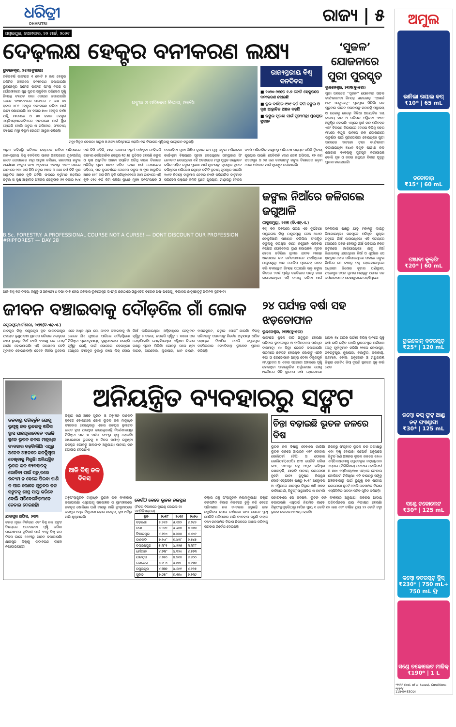ଧରିତ୍ରୀ
DHARITRI
ରାଜ୍ୟ | ୫
ସମ୍ବଲପୁର, ସୋମବାର, ୨୨ ମାର୍ଚ୍ଚ, ୨୦୨୧
ଦେଢ଼ଲକ୍ଷ ହେକ୍ଟର ବନୀକରଣ ଲକ୍ଷ୍ୟ
ଭୁବନେଶ୍ୱର, ୨୧।୩(ବ୍ୟୁରୋ)
ଚଳିତବର୍ଷ ରାଜ୍ୟରେ ୧ କୋଟି ୭ ଲକ୍ଷ ହେକ୍ଟର ପରିମିତ ଅଞ୍ଚଳରେ ବନୀକରଣ କରାଯାଇଛି। ଭୁବନେଶ୍ୱର ସମେତ ରାଜ୍ୟର ସମସ୍ତ ନଗର ଓ ପୌରାଞ୍ଚଳରେ ସ୍ୱଚ୍ଛ ସୁନ୍ଦର ସବୁଜିମା ପରିବେଶ ସୃଷ୍ଟି ନିମନ୍ତେ ବ୍ୟାପକ ଚାରା ରୋପଣ କରାଯାଇଛି। ତେବେ ୨୦୨୧-୨୨ରେ ରାଜ୍ୟରେ ୧ ଲକ୍ଷ ୫୦ ହଜାର ୪୮୧ ହେକ୍ଟର ବନୀକରଣ କରିବା ପାଇଁ ଲକ୍ଷ୍ୟ ରଖାଯାଇଛି। ୪୪ ହଜାର ୫୦୦ ହେକ୍ଟର କାମ୍ପା ପାଣ୍ଠି ମାଧ୍ୟମରେ ଓ ୫୦ ହଜାର ହେକ୍ଟର ଏମ୍‌ଜିଏନ୍‌ଆରଇଜିଏରେ ବନୀକରଣ ପାଇଁ ସ୍ଥିର ହୋଇଛି ବୋଲି ଜଙ୍ଗଲ ଓ ପରିବେଶ, ସଂସଦୀୟ ବ୍ୟାପାର ମନ୍ତ୍ରୀ ବିକ୍ରମ କେଶରୀ ଆରୁଖ କହିଛନ୍ତି।
ଜଙ୍ଗଲ ଓ ପରିବେଶ ବିଭାଗ, ଓଡ଼ିଶା
ମନ୍ତ୍ରୀ ବିକ୍ରମ କେଶରୀ ଆରୁଖ ଓ ଅନ୍ୟ ଅତିଥିମାନେ ଓଡ଼ିଶା ବନ ବିଭାଗର ପୁସ୍ତିକାକୁ ଉନ୍ମୋଚନ କରୁଛନ୍ତି।
ରାଜ୍ୟସ୍ତରୀୟ ବିଶ୍ୱ ବନଦିବସ
■ ୨୦୨୦-୨୧ରେ ୧.୭ କୋଟି ହେକ୍ଟରରେ ବନୀକରଣ ହୋଇଛି
■ ଦୁଇ ବର୍ଷରେ ୯୨୯ ବର୍ଗ କିମି ଜଙ୍ଗଲ ଓ ବୃକ୍ଷ ଆଚ୍ଛାଦିତ ଅଞ୍ଚଳ ବଢ଼ିଛି
■ ଜଙ୍ଗଲ ସୁରକ୍ଷା ପାଇଁ ମୁଖ୍ୟମନ୍ତ୍ରୀ ପୁରସ୍କାର ପ୍ରଦାନ
ଆରୁଖ କହିଛନ୍ତି। ରବିବାର ଜୟଦେବ ବାଟିକା ପରିସରରେ ରାଜ୍ୟସ୍ତରୀୟ ବିଶ୍ୱ ବନଦିବସ ପାଳନ ଅବସରରେ ମୁଖ୍ୟଅତିଥି ଭାବେ ଯୋଗଦେଇ ମନ୍ତ୍ରୀ ଆରୁଖ କହିଲେ, ଭାରତୀୟ ଜଙ୍ଗଲ ସର୍ଭେକ୍ଷଣ ସଂସ୍ଥାର ତଥ୍ୟ ଅନୁସାରେ ୨୦୧୭ରୁ ୨୦୧୯ ମଧ୍ୟରେ ରାଜ୍ୟରେ ୨୭୪ ବର୍ଗ କିମି ଜଙ୍ଗଲ ଅଞ୍ଚଳ ଓ ୬୫୫ ବର୍ଗ କିମି ବୃକ୍ଷ ଆଚ୍ଛାଦିତ ଅଞ୍ଚଳ ବୃଦ୍ଧି ଘଟିଛି। ଫଳରେ ବର୍ତ୍ତମାନ ଓଡ଼ିଶାର ଜଙ୍ଗଲ ଓ ବୃକ୍ଷ ଆଚ୍ଛାଦିତ ଅଞ୍ଚଳର କ୍ଷେତ୍ରଫଳ ୬୧ ହଜାର ୨୦୪ ବର୍ଗ କିମି ରହିଛି, ଯାହା ଦେଶରେ ଚତୁର୍ଥ ସର୍ବାଧିକ। ସେହିଭଳି ରାଜ୍ୟର ଭୌଗୋଳିକ କ୍ଷେତ୍ରର ୩୯.୩୧ ପ୍ରତିଶତ ହେଉଛି ଜଙ୍ଗଲ ଓ ବୃକ୍ଷ ଆଚ୍ଛାଦିତ ଅଞ୍ଚଳ। ସମ୍ମାନିତ ଅତିଥି ଭାବେ ବିଭାଗର ଅତିରିକ୍ତ ମୁଖ୍ୟ ଶାସନ ସଚିବ ମୋନା ଶର୍ମା ଯୋଗଦେଇ କହିଲେ, ଗତ ଦୁଇବର୍ଷରେ ଦେଶରେ ଜଙ୍ଗଲ ଓ ବୃକ୍ଷ ଆଚ୍ଛାଦିତ ଅଞ୍ଚଳ ୫୧୮ ବର୍ଗ କିମି ବୃଦ୍ଧି ଘଟିଥିବାବେଳେ ଆମ ରାଜ୍ୟରେ ଏହି ବୃଦ୍ଧି ୯୨୯ ବର୍ଗ କିମି ରହିଛି। ପ୍ରଧାନ ମୁଖ୍ୟ ବନସଂରକ୍ଷକ ଓ ବନବାହିନୀ ମୁଖ୍ୟ ଶିଶିର କୁମାର ରଥ ଯୁଗ୍ମ ଜଙ୍ଗଲ ପରିଚାଳନା କାର୍ଯ୍ୟକ୍ରମ ବିଷୟରେ ସୂଚନା ଦେଇଥିଲେ। ଓମ୍‌ପ୍ରକାଶ ସିଂ ଧନ୍ୟବାଦ ଦେଇଥିଲେ। ଏହି ଅବସରରେ ମନ୍ତ୍ରୀ ପୁସ୍ତକ ଉନ୍ମୋଚନ କରିବା ସହିତ ଜଙ୍ଗଲ ସୁରକ୍ଷା ପାଇଁ ମୁଖ୍ୟମନ୍ତ୍ରୀ ପୁରସ୍କାର ପ୍ରଦାନ କରିଥିଲେ। ପରିବେଶ ଉନ୍ନୟନ କମିଟି ତୃତୀୟ ପୁରସ୍କାର ପାଇଛି। ୨୦୧୯ ନିମନ୍ତେ ଡାଙ୍ଗମାଳ ନେଚର କ୍ୟାମ୍ପ ପରିଚାଳିତ ଡାଙ୍ଗମାଳ ପରିବେଶ ଉନ୍ନୟନ କମିଟି ପ୍ରଥମ ପୁରସ୍କାର, ମାଣ୍ଡାସରୁ ନେଚର କ୍ୟାମ୍ପ ପରିଚାଳିତ ମାଣ୍ଡାସରୁ ପରିବେଶ ଉନ୍ନୟନ କମିଟି ଦ୍ୱିତୀୟ ପୁରସ୍କାର ପାଇଛି। ସେହିଭଳି ୪ଜଣ ରେଞ୍ଜ ଅଫିସର, ୧୨ ଜଣ ଫରେଷ୍ଟର ଓ ୨୪ ଜଣ ବନରକ୍ଷୀଙ୍କୁ ଜଙ୍ଗଲ ବିଭାଗରେ ଉତ୍ତମ ସେବା ସମ୍ପାଦନ ପାଇଁ ପୁରସ୍କୃତ କରାଯାଇଛି।
‘ସୁଜଳ’ ଯୋଜନାରେ ପୁରୀ ପୁରସ୍କୃତ
ଭୁବନେଶ୍ୱର, ୨୧।୩(ବ୍ୟୁରୋ)
ପୁରୀ ସହରରେ ‘‘ସୁଜଳ’’ ଯୋଜନାର ସଫଳ କାର୍ଯ୍ୟକାରୀତା ନିମନ୍ତେ ୱାଟକୋକୁ ‘‘ଆୱାର୍ଡ ଅଫ୍ ଏକ୍ସେଲେନ୍ସ’’ ପୁରସ୍କାର ମିଳିଛି। ଗତ ଗୁରୁବାର ଭାରତ ସରକାରଙ୍କ ଜଳଶକ୍ତି ମନ୍ତ୍ରାଳୟ ଓ ଇଲେକ୍ଟ ଟେକ୍ନୋ ମିଡିଆ ଆୟୋଜିତ ୨ୟ ଜାତୀୟ ଜଳ ଓ ପରିମଳ ସମ୍ମିଳନୀ ୨୦୨୧ ଅନୁଷ୍ଠିତ ହୋଇଛି। ଏଥିରେ ସ୍ମାର୍ଟ ଜଳ ପରିବହନ ଏବଂ ବିତରଣ ବିଭାଗରେ ଦେଶର ବିଭିନ୍ନ ସହର ମଧ୍ୟରେ ବିଶୁଦ୍ଧ ପାନୀୟ ଜଳ ଯୋଗାଣରେ ଉତ୍କର୍ଷତା ପାଇଁ ପ୍ରତିଯୋଗିତା ହୋଇଥିଲା। ପୁରୀ ସହରରେ ୱାଟକୋ ଦ୍ୱାରା କାର୍ଯ୍ୟକାରୀ କରାଯାଇଥିବା ୨୪x୭ ବିଶୁଦ୍ଧ ପାନୀୟ ଜଳ ଯୋଗାଣ ବ୍ୟବସ୍ଥାକୁ ପୁରସ୍କୃତ କରାଯାଇଛି ବୋଲି ଗୃହ ଓ ନଗର ଉନ୍ନୟନ ବିଭାଗ ସୂତ୍ରରୁ ପ୍ରକାଶ କରାଯାଇଛି।
B.Sc. FORESTRY: A PROFESSIONAL COURSE NOT A CURSE! — DONT DISCOUNT OUR PROFESSION #RIPFOREST — DAY 28
ଆଜି ବିଶ୍ୱ ବନ ଦିବସ: ନିଯୁକ୍ତି ଓ ଅନ୍ୟାନ୍ୟ ୪ ଦଫା ଦାବି ନେଇ ରବିବାର ଭୁବନେଶ୍ୱର ପିଏମ୍‌ଜି ଛକଠାରେ ଓୟୁଏଟିର କଲେଜ ଅଫ୍ ଫରେଷ୍ଟ୍ରି ବିଭାଗର ଛାତ୍ରୀଛାତ୍ରଙ୍କ ଅଭିନବ ପ୍ରତିବାଦ।
ଜଙ୍ଗଲ ନିଆଁରେ ଜଳିଗଲେ ଜଗୁଆଳି
ଠାକୁରମୁଣ୍ଡା, ୨୧।୩ (ଡି.ଏନ୍.ଏ.)
ବିଶ୍ୱ ବନ ଦିବସରେ ଘଟିଛି ଏକ ଦୁର୍ଘଟଣା। ମୟୂରଭଞ୍ଜ ଜିଲ୍ଲା ଠାକୁରମୁଣ୍ଡା ରେଞ୍ଜ ଅଧୀନ କେନ୍ଦୁଝିଆଣି ପଞ୍ଚାୟତ ଜଡିଭିଲ ସଂରକ୍ଷିତ ଜଙ୍ଗଲକୁ ଜଗିଥିବା ଜଣେ ଜଗୁଆଳି ରବିବାର ନିଆଁରେ ପୋଡିହୋଇ ପ୍ରାଣ ହରାଇଛନ୍ତି। ମୃତକ ହେଲେ ଜଡିଭିଲ ଗ୍ରାମର ଯାଦବ ମହାନ୍ତ। ଖବରପାଇ ବନ କର୍ମଚାରୀମାନେ ପହଞ୍ଚିଥିଲେ। ଠାକୁରମୁଣ୍ଡା ଥାନା ପୋଲିସ ମୃତଦେହ ଜବତ କରି ବ୍ୟବଚ୍ଛେଦ ନିମନ୍ତେ ପଠାଇଛି। ଉକ୍ତ ଜଙ୍ଗଲ ଭିତରେ ୨ବର୍ଷ ପୂର୍ବରୁ ବନବିଭାଗ ପକ୍ଷରୁ ଚାରା ଲଗାଯାଇଥିଲା। ଏହି ଚାରାକୁ ଜଗିବା ପାଇଁ ବନବିଭାଗ ପକ୍ଷରୁ ଯାଦୁ ମହାନ୍ତଙ୍କୁ ଦାୟିତ୍ୱ ଦିଆଯାଇଥିଲା। ଗଛମୂଳେ ପଡିଥିବା ଶୁଖିଲା ପତ୍ରରେ ନିଆଁ ଲଗାଇଥିଲେ। ଏହି ସମୟରେ ଜୋରରେ ପବନ ହେବାରୁ ନିଆଁ ଉଡିଯାଇ ନିକଟ ଜଙ୍ଗଲରେ ଲାଗିଯାଇଥିଲା। ଯାଦୁ ନିଆଁ ଲିଭାଇବାକୁ ଯାଇଥିଲେ। ନିଆଁ ଓ ଧୂଆଁରେ ସେ ଶ୍ୱାସରୁଦ୍ଧ ହୋଇ ପଡିଯାଇଥିଲେ। ଫଳରେ ଜଙ୍ଗଲ ନିଆଁରେ ସେ ଜୀବନ୍ତ ଦଗ୍ଧ ହୋଇଯାଇଥିଲେ। ଅଧିକାରୀ କିଶୋର କୁମାର ପାଣିଗ୍ରାହୀ, ଫରେଷ୍ଟର ତପନ କୁମାର ମହାନ୍ତଙ୍କ ସମେତ ବନ କର୍ମଚାରୀମାନେ ଘଟଣାସ୍ଥଳରେ ପହଞ୍ଚିଥିଲେ।
ଜୀବନ ବଞ୍ଚାଇବାକୁ ଦୌଡ଼ିଲେ ଗାଁ ଲୋକ
ରସୁଲପୁର/ଧର୍ମଶାଳା, ୨୧।୩(ଡି.ଏନ୍.ଏ.)
ଯାଜପୁର ଜିଲ୍ଲା ରସୁଲପୁର ବ୍ଲକ ରାଉତରାପୁର ପଞ୍ଚାୟତ କୁଣ୍ଡପାଟଣା ଗ୍ରାମରେ ରବିବାର ମଧ୍ୟାହ୍ନରେ ଗ୍ୟାସ ଚୁଲାରୁ ନିଆଁ ବ୍ୟାପି ୨୨ଖଣ୍ଡ ଘର ପୋଡ଼ି ପାଉଁଶ ହୋଇଯାଇଛି। ଏହି ଘଟଣାରେ କେହି ମୃତାହତ ହୋଇନାହାନ୍ତି। ତେବେ ନିଆଁର ପ୍ରକୋପ ଏତେ ଅଧିକ ଥିଲା ଯେ, ଜୀବନ ବଞ୍ଚାଇବାକୁ ଗାଁ ଲୋକେ ଯିଏ ଯୁଆଡ଼େ ପାରିଲେ ଦୌଡ଼ିଥିଲେ। ମିଳିଥିବା ସୂଚନାନୁଯାୟୀ, କୁଣ୍ଡପାଟଣାର ନରହରି ପୃଷ୍ଟିଙ୍କ ଭେଣ୍ଡି ପାଇଁ ରୋଷେଇ ହେଉଥିଲା। ସେଥିରେ ବ୍ୟବହୃତ ଚୁଲାରୁ ଗ୍ୟାସ ଲିକ୍ ହୋଇ ନିଆଁ ଲାଗିଯାଇଥିଲା। ଅଗ୍ନିକାଣ୍ଡରେ ନେତ୍ରାନନ୍ଦ ପୃଷ୍ଟିଙ୍କ ୫ ବଖରା, ନରହରି ପୃଷ୍ଟିଙ୍କ ୨ ବଖରା ଘର ପୋଡ଼ିଯାଇଛି। ପୋଡ଼ିଯାଇଥିବା ଅଗ୍ନିଶମ ବିଭାଗ ପକ୍ଷରୁ ସୂଚନା ମିଳିଛି। ଲୋକଙ୍କ ଘରେ ଥିବା ବାଇକ, ସାଇକେଲ, ଲୁଗାପଟା, ଧାନ ଚାଉଳ, ବାସନକୁସନ, ଟଙ୍କାର ପୋଡ଼ି ଯାଇଛି। ବିପନ୍ନ ପରିବାରଙ୍କୁ ସରକାରଙ୍କ ନିର୍ଦ୍ଦେଶ ଅନୁଯାୟୀ ଆର୍ଥିକ ସହାୟତା ଦିଆଯିବ ବୋଲି ରସୁଲପୁର ତହସିଲଦାର ଜ୍ୟୋତିକାନ୍ତ ଭୁଞ୍ଜବଳ ପ୍ରକାଶ କରିଛନ୍ତି।
୨୪ ପର୍ଯ୍ୟନ୍ତ ବର୍ଷା ସହ ଝଡ଼ତୋଫାନ
ଭୁବନେଶ୍ୱର, ୨୧।୩(ବ୍ୟୁରୋ)
ରାଜ୍ୟରେ ପ୍ରବଳ ତାତି ଅନୁଭୂତ ହେଉଛି। ରବିବାର ଭୁବନେଶ୍ୱର ଓ ବାରିପଦାରେ ସର୍ବାଧିକ ତାପମାତ୍ରା ୪୦ ଡିଗ୍ରୀ ରେକର୍ଡ କରାଯାଇଛି। ଗରମରେ ଛଟପଟ ହେଉଥିବା ଲୋକଙ୍କୁ ଏଣିକି ବର୍ଷା ଓ ଝଡ଼ତୋଫାନ ଆଶ୍ୱସ୍ତି ଦେବ। ଦକ୍ଷିଣପୂର୍ବ ମଧ୍ୟପ୍ରଦେଶ ଓ ଏହାର ପଡ଼ୋଶୀ ଅଞ୍ଚଳରେ ସୃଷ୍ଟି ହୋଇଥିବା ସାଇକ୍ଲୋନିକ ସର୍କୁଲେସନ ଯୋଗୁ ଓଡ଼ିଶାରେ କିଛି ସ୍ଥାନରେ ବର୍ଷା ହୋଇପାରେ। ଆସନ୍ତା ୨୪ ତାରିଖ ପର୍ଯ୍ୟନ୍ତ ବିଭିନ୍ନ ସ୍ଥାନରେ ସ୍ୱଳ୍ପ ବର୍ଷା ଜାରି ରହିବ ବୋଲି ଭୁବନେଶ୍ୱର ପାଣିପାଗ କେନ୍ଦ୍ର ପୂର୍ବାନୁମାନ କରିଛି। ୨୨ରେ କୋରାପୁଟ, ନବରଙ୍ଗପୁର, ନୂଆପଡ଼ା, ବଲାଙ୍ଗିର, କଳାହାଣ୍ଡି, କନ୍ଧମାଳ, ବୌଦ୍ଧ, ଅନୁଗୋଳ ଓ ମୟୂରଭଞ୍ଜ ଜିଲ୍ଲାର ଗୋଟିଏ କିମ୍ବା ଦୁଇଟି ସ୍ଥାନରେ ସ୍ୱଳ୍ପ ବର୍ଷା ହେବ।
🌍
ଜଳବାୟୁ ପରିବର୍ତ୍ତନ ଯୋଗୁ ଭୂପୃଷ୍ଠ ଜଳ ଭୂତଳକୁ ଝରିବା ହ୍ରାସ ପାଉଥିଲାବେଳେ ଏଭଳି ସ୍ଥଳେ ଭୂତଳ ଜଳର ମାତ୍ରାଧିକ ବ୍ୟବହାର ବଢ଼ିଚାଲିଛି। ଏଥିରୁ ଅନେକ ଅଞ୍ଚଳରେ ଜଳକ୍ଲିଷ୍ଟତା ଦେଖିବାକୁ ମିଳୁଛି। ଅନିୟନ୍ତ୍ରିତ ଭୂତଳ ଜଳ ବ୍ୟବହାରକୁ ରୋକିବା ପାଇଁ ସତ୍ତ୍ୱରରେ ଉଦ୍ୟମ ନ ହେଲେ ପିଇବା ପାଣି ନ ପାଇ ଲୋକେ ଗୁରୁତର ଜଳ ସଙ୍କଟକୁ ଶୀଘ୍ର ସାମ୍ନା କରିବେ ବୋଲି ପରିବେଶବିତ୍‌ମାନେ ଚେତାଇ ଦେଇଛନ୍ତି।
ଯାଜପୁର ଅଫିସ, ୨୧।୩
ଜଳର ମୂଲ୍ୟ ନିର୍ଦ୍ଧାରଣ ଏବଂ ବିଶ୍ୱ ଜଳ ସଙ୍କଟ ବିଷୟରେ ସଚେତନତା ସୃଷ୍ଟି କରିବା ଉଦ୍ଦେଶ୍ୟରେ ପ୍ରତିବର୍ଷ ମାର୍ଚ୍ଚ ୨୨କୁ ବିଶ୍ୱ ଜଳ ଦିବସ ଭାବେ ୧୯୯୩ରୁ ପାଳନ କରାଯାଉଛି। ଯାଜପୁର ଜିଲ୍ଲାକୁ ଉଦାହରଣ ଭାବେ ନିଆଯାଇପାରେ।
ଅନିୟନ୍ତ୍ରିତ ବ୍ୟବହାରରୁ ସଙ୍କଟ
ଜିଲ୍ଲାର ଖଣି ଅଞ୍ଚଳ ସୁକିନ୍ଦା ଓ ଶିଳ୍ପାଞ୍ଚଳ ଦାନଗଦି ବ୍ଲକରେ ବୋରୱେଲ ଖୋଳି ଭୂତଳ ଜଳ ମାତ୍ରାଧିକ ବ୍ୟବହାର ହେଉଥିବାରୁ ଏହାର ଜଳସ୍ତର କ୍ରମାଗତ ଭାବେ ହ୍ରାସ ପାଉଥିବା ହାଇଡ୍ରୋମେଟ୍ରି ନିର୍ଦ୍ଦେଶାଳୟରୁ ମିଳିଥିବା ଗତ ୩ ବର୍ଷର ତଥ୍ୟରୁ ସ୍ପଷ୍ଟ ହୋଇଛି। ସାଧାରଣତଃ ଭୂତଳକୁ ୫ ମିଟର ପର୍ଯ୍ୟନ୍ତ ରହୁଥିବା ଜଳସ୍ତର ଲୋକଙ୍କୁ ଆବଶ୍ୟକ ଅନୁଯାୟୀ ପାନୀୟ ଜଳ ଯୋଗାଇ ଦେଇଥାଏ।
ଆଜି ବିଶ୍ୱ ଜଳ ଦିବସ
ଶିଳ୍ପସଂସ୍ଥାଗୁଡିକ ମାଟ୍ରାଧିକ ଭୂତଳ ଜଳ ବ୍ୟବହାର କରାଯାଉଛି। ଏଥିଯୋଗୁ ସହରାଞ୍ଚଳ ଓ ଗ୍ରାମାଞ୍ଚଳରେ ନଳକୂପ ଖୋଳିଲେ ପାଣି ବାହାରୁ ନାହିଁ। ଗ୍ରୀଷ୍ମମାସରେ ଜଳସ୍ତର ଅଧିକ ନିମ୍ନଗାମୀ ହୋଇ ନଳକୂପ, କୂଅ ଅଦିରୁ ପାଣି ଶୁଖିଯାଉଛି।
କେଉଁଠି କେତେ ଭୂତଳ ଜଳସ୍ତର
(ମିଟର ହିସାବରେ ଗ୍ରାଉଣ୍ଡ ଲେଭଲ ବା ଏମ୍‌ବିଜିଏଲ୍‌ରେ)
| ବ୍ଲକ | ୨୦୧୮ | ୨୦୧୯ | ୨୦୨୦ |
| --- | --- | --- | --- |
| ବଡ଼ଚଣା | ୫.୨୧୬ | ୫.୧୭୨ | ୪.୬୪୨ |
| ବରୀ | ୫.୨୧୪ | ୫.୫୪୦ | ୫.୪୬୭ |
| ବିଞ୍ଝାରପୁର | ୪.୬୨୦ | ୪.୪୪୪ | ୪.୪୦୧ |
| ଦାନଗଦି | ୭.୨୦୮ | ୭.୪୨୮ | ୬.୫୪୫ |
| ଦଶରଥପୁର | ୫.୩୮୧ | ୪.୨୨୫ | ୩.୩୮୮ |
| ଧର୍ମଶାଳା | ୪.୭୩୮ | ୪.୩୨୦ | ୪.୫୭୩ |
| ଯାଜପୁର | ୪.୬୫୦ | ୪.୭୦୦ | ୪.୪୦୦ |
| କୋରେଇ | ୫.୧୮୦ | ୫.୦୦୮ | ୪.୧୩୭ |
| ରସୁଲପୁର | ୪.୩୩୭ | ୪.୬୯୧ | ୪.୧୨୫ |
| ସୁକିନ୍ଦା | ୭.୯୫୮ | ୭.୧୭୦ | ୭.୨୩୯ |
ଜିଲ୍ଲାର ଶିଳ୍ପ ସଂସ୍ଥାଗୁଡ଼ିକ ନିୟମାନୁଯାୟୀ ଜିଲ୍ଲାର ଜଳସମ୍ପଦ ବିଭାଗ ନିକଟରେ ଚୁକ୍ତି କରି କେତେ ପରିମାଣର ଜଳ ବ୍ୟବହାର କରୁଛନ୍ତି ତାହା ଫ୍ଲୋମିଟର ବସାଇ ଦର୍ଶାଇବା କଥା। ଗୋଟେ ପ୍ଲାଣ୍ଟ ଯେତିକି ପରିମାଣର ପାଣି ବ୍ୟବହାର କରୁଛି ତାହାର ତଥ୍ୟ ଜଳସମ୍ପଦ ବିଭାଗ ନିକଟରେ ଦାଖଲ କରିବାକୁ ସରକାର ନିର୍ଦ୍ଦେଶ ଦେଇଛନ୍ତି।
ଚିନ୍ତା ବଢ଼ାଇଛି ଭୂତଳ ଜଳରେ ବିଷ
ଭୂତଳ ଜଳ ବିଷାକ୍ତ ହେବାରେ ଲାଗିଛି। ଭୂତଳ ଜଳରେ ଆଇରନ ଏବଂ ଟୋଟାଲ କୋଲିଫର୍ମ (ଟିସି) ଓ ଫେକାଲ କୋଲିଫର୍ମ(ଏଫସି) ଅଂଶ ଯେତିକି ରହିବା କଥା, ତା'ଠାରୁ ବହୁ ଅଧିକ ରହିଥିବା ଜଣାପଡ଼ିଛି, ଯାହାକି ପାନୀୟ ଉପଯୋଗୀ ନୁହେଁ। ରାଜ୍ୟ ପ୍ରଦୂଷଣ ନିୟନ୍ତ୍ରଣ ବୋର୍ଡ(ଏସ୍‌ପିସିବି) ପକ୍ଷରୁ ୨୦୧୮ ଅକ୍ଟୋବର ଓ ଏପ୍ରିଲରେ ଯାଜପୁର ଜିଲ୍ଲାର ଖଣି ଅଞ୍ଚଳ କାଳିଆପାଣି, ଚିଙ୍ଗୁଡ଼ି, ସାରୁଆବିଲ ଓ କାମର୍ଦ୍ଧା ନିକଟରୁ ସଂଗୃହୀତ ଭୂତଳ ଜଳ ପରୀକ୍ଷାରୁ ଏହା ସ୍ପଷ୍ଟ ହୋଇଛି। ରିପୋର୍ଟ ଅନୁସାରେ ଚିଙ୍ଗୁଡ଼ି ଖଣି ଅଞ୍ଚଳର ଭୂତଳ ଜଳରେ ୧୬୦୦ ଏମ୍‌ପିଏନ୍(ମୋଷ୍ଟ ପ୍ରୋବେବୁଲ ନମ୍ବର)/୧୦୦ ଏମ୍‌ଏଲ (ମିଲିଲିଟର) ଟୋଟାଲ କୋଲିଫର୍ମ ଓ ୫୪୦ ଏମ୍‌ପିଏନ୍/୧୦୦ ଏମ୍‌ଏଲ ଫେକାଲ କୋଲିଫର୍ମ ମିଳିଥିଲା। ଏହି କାରଣରୁ ସମ୍ପୃକ୍ତ ଅଞ୍ଚଳବାସୀଙ୍କ ପାଇଁ ଭୂପୃଷ୍ଠ ଜଳ ପାନୀୟ ଉପଯୋଗୀ ନୁହେଁ ବୋଲି ଜଳସମ୍ପଦ ବିଭାଗ ଏସ୍‌ପିସିବିର ସଦସ୍ୟ ସଚିବ ସୂଚିତ କରିଛନ୍ତି।
ପଚାରିବାରେ ସେ କହିଛନ୍ତି, ଭୂତଳ ଜଳ ବ୍ୟବହାର ଅନୁଯାୟୀ ଜଳକର ଆଦାୟ କରାଯାଉଛି। ଏଥିପାଇଁ ନିୟମିତ ଭାବେ ପରିଦର୍ଶନରେ ଯାଇ ନିରୀକ୍ଷଣ ହେଉଛି। ଶିଳ୍ପସଂସ୍ଥାଗୁଡ଼ିକଠାରୁ ମାସିକ ପ୍ରାୟ ୧ କୋଟି ୯୦ ଲକ୍ଷ ଏବଂ ବାର୍ଷିକ ପ୍ରାୟ ୨୨ କୋଟି ଟଙ୍କା ଭୂତଳ ଜଳକର ଆଦାୟ ହେଉଛି।
ଅମୁଲ
ଭାନିଲା ରୟାଲ କପ୍
₹10* | 65 mL
ଚକୋବାର୍
₹15* | 60 mL
ପଞ୍ଜାବୀ କୁଲ୍‌ଫି
₹20* | 60 mL
ଟ୍ରାଇକୋନ୍ ବଟରସ୍କଚ୍
₹25* | 120 mL
ଜମ୍ବୋ କପ୍ ଫ୍ରୁଟ୍ ଆଣ୍ଡ ନଟ୍ ଫ୍ୟାଣ୍ଟାସୀ
₹30* | 125 mL
ସଣ୍ଡେ ଚକୋଲେଟ
₹30* | 125 mL
କମ୍ବୋ ବଟରସ୍କଚ୍ ବ୍ରିସ୍
₹230* | 750 mL+ 750 mL ଫ୍ରି
ସଣ୍ଡେ ଚକୋଲେଟ ମାଜିକ୍
₹190* | 1 L
*MRP (incl. of all taxes). Conditions apply.
11549483ODI